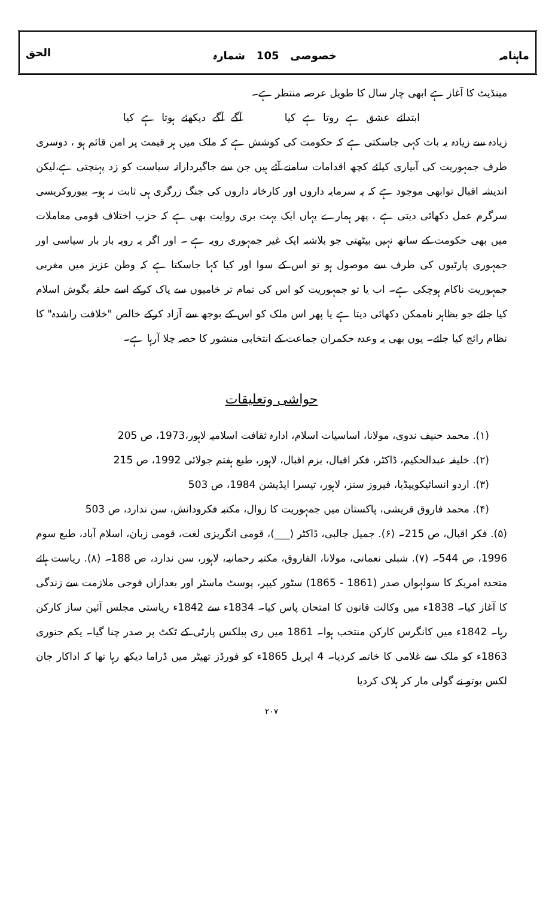ماہنامہ خصوصی 105 شمارہ الحق
مینڈیٹ کا آغاز ہے ابھی چار سال کا طویل عرصہ منتظر ہے۔
ابتدائے عشق ہے روتا ہے کیا آگے آگے دیکھئے ہوتا ہے کیا
زیادہ سے زیادہ یہ بات کہی جاسکتی ہے کہ حکومت کی کوشش ہے کہ ملک میں ہر قیمت پر امن قائم ہو ، دوسری طرف جمہوریت کی آبیاری کیلئے کچھ اقدامات سامنے آئے ہیں جن سے جاگیردارانہ سیاست کو زد پہنچتی ہے،لیکن اندیشہ اقبال توابھی موجود ہے کہ یہ سرمایہ داروں اور کارخانہ داروں کی جنگ زرگری ہی ثابت نہ ہو۔ بیوروکریسی سرگرم عمل دکھائی دیتی ہے ، پھر ہمارے یہاں ایک بہت بری روایت بھی ہے کہ حزب اختلاف قومی معاملات میں بھی حکومت کے ساتھ نہیں بیٹھتی جو بلاشبہ ایک غیر جمہوری رویہ ہے ۔ اور اگر یہ رویہ بار بار سیاسی اور جمہوری پارٹیوں کی طرف سے موصول ہو تو اس کے سوا اور کیا کہا جاسکتا ہے کہ وطن عزیز میں مغربی جمہوریت ناکام ہوچکی ہے۔ اب یا تو جمہوریت کو اس کی تمام تر خامیوں سے پاک کرکے اسے حلقہ بگوش اسلام کیا جائے جو بظاہر ناممکن دکھائی دیتا ہے یا پھر اس ملک کو اس کے بوجھ سے آزاد کرکے خالص "خلافت راشدہ" کا نظام رائج کیا جائے۔ یوں بھی یہ وعدہ حکمران جماعت کے انتخابی منشور کا حصہ چلا آرہا ہے۔
حواشی وتعلیقات
(۱). محمد حنیف ندوی، مولانا، اساسیات اسلام، ادارہ ثقافت اسلامیہ لاہور،1973، ص 205
(۲). خلیفہ عبدالحکیم، ڈاکٹر، فکر اقبال، بزم اقبال، لاہور، طبع ہفتم جولائی 1992، ص 215
(۳). اردو انسائیکوپیڈیا، فیروز سنز، لاہور، تیسرا ایڈیشن 1984، ص 503
(۴). محمد فاروق قریشی، پاکستان میں جمہوریت کا زوال، مکتبہ فکرودانش، سن ندارد، ص 503
(۵). فکر اقبال، ص 215۔ (۶). جمیل جالبی، ڈاکٹر (___)، قومی انگریزی لغت، قومی زبان، اسلام آباد، طبع سوم 1996، ص 544۔ (۷). شبلی نعمانی، مولانا، الفاروق، مکتبہ رحمانیہ، لاہور، سن ندارد، ص 188۔ (۸). ریاست ہائے متحدہ امریکہ کا سولہواں صدر (1861 - 1865) سٹور کیپر، پوسٹ ماسٹر اور بعدازاں فوجی ملازمت سے زندگی کا آغاز کیا۔ 1838ء میں وکالت قانون کا امتحان پاس کیا۔ 1834ء سے 1842ء ریاستی مجلس آئین ساز کارکن رہا۔ 1842ء میں کانگرس کارکن منتخب ہوا۔ 1861 میں ری پبلکس پارٹی کے ٹکٹ پر صدر چنا گیا۔ یکم جنوری 1863ء کو ملک سے غلامی کا خاتمہ کردیا۔ 4 اپریل 1865ء کو فورڈز تھیٹر میں ڈراما دیکھ رہا تھا کہ اداکار جان لکس بوتو نے گولی مار کر ہلاک کردیا
۲۰۷